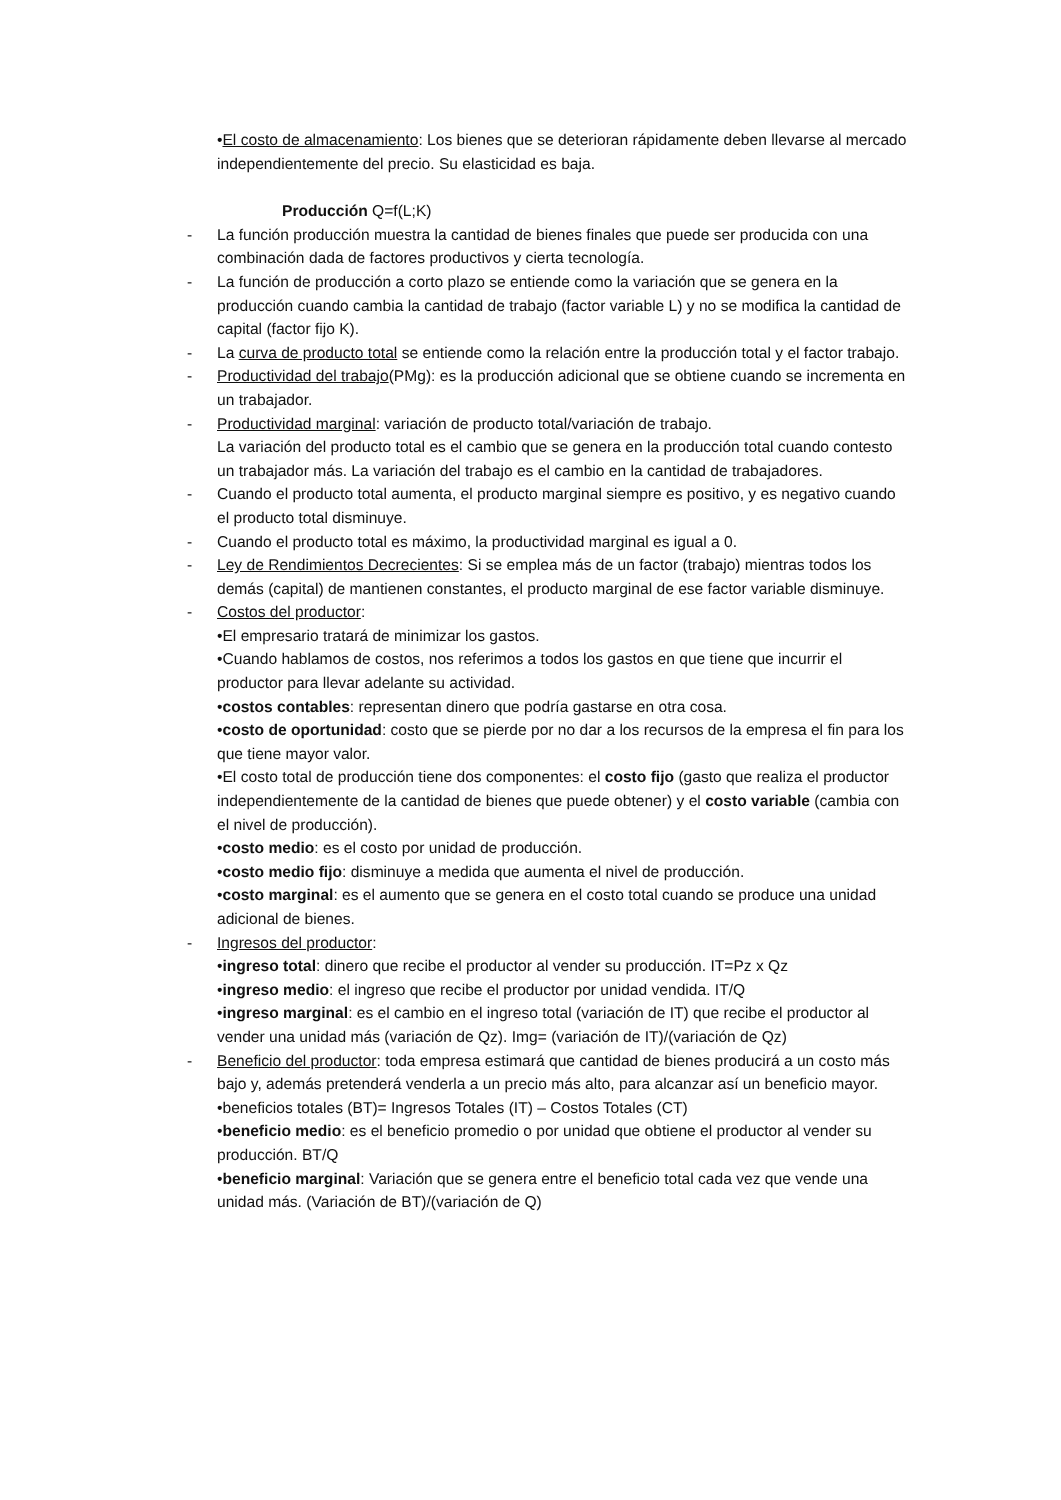•El costo de almacenamiento: Los bienes que se deterioran rápidamente deben llevarse al mercado independientemente del precio. Su elasticidad es baja.
Producción Q=f(L;K)
- La función producción muestra la cantidad de bienes finales que puede ser producida con una combinación dada de factores productivos y cierta tecnología.
- La función de producción a corto plazo se entiende como la variación que se genera en la producción cuando cambia la cantidad de trabajo (factor variable L) y no se modifica la cantidad de capital (factor fijo K).
- La curva de producto total se entiende como la relación entre la producción total y el factor trabajo.
- Productividad del trabajo(PMg): es la producción adicional que se obtiene cuando se incrementa en un trabajador.
- Productividad marginal: variación de producto total/variación de trabajo.
La variación del producto total es el cambio que se genera en la producción total cuando contesto un trabajador más. La variación del trabajo es el cambio en la cantidad de trabajadores.
- Cuando el producto total aumenta, el producto marginal siempre es positivo, y es negativo cuando el producto total disminuye.
- Cuando el producto total es máximo, la productividad marginal es igual a 0.
- Ley de Rendimientos Decrecientes: Si se emplea más de un factor (trabajo) mientras todos los demás (capital) de mantienen constantes, el producto marginal de ese factor variable disminuye.
- Costos del productor:
•El empresario tratará de minimizar los gastos.
•Cuando hablamos de costos, nos referimos a todos los gastos en que tiene que incurrir el productor para llevar adelante su actividad.
•costos contables: representan dinero que podría gastarse en otra cosa.
•costo de oportunidad: costo que se pierde por no dar a los recursos de la empresa el fin para los que tiene mayor valor.
•El costo total de producción tiene dos componentes: el costo fijo (gasto que realiza el productor independientemente de la cantidad de bienes que puede obtener) y el costo variable (cambia con el nivel de producción).
•costo medio: es el costo por unidad de producción.
•costo medio fijo: disminuye a medida que aumenta el nivel de producción.
•costo marginal: es el aumento que se genera en el costo total cuando se produce una unidad adicional de bienes.
- Ingresos del productor:
•ingreso total: dinero que recibe el productor al vender su producción. IT=Pz x Qz
•ingreso medio: el ingreso que recibe el productor por unidad vendida. IT/Q
•ingreso marginal: es el cambio en el ingreso total (variación de IT) que recibe el productor al vender una unidad más (variación de Qz). Img= (variación de IT)/(variación de Qz)
- Beneficio del productor: toda empresa estimará que cantidad de bienes producirá a un costo más bajo y, además pretenderá venderla a un precio más alto, para alcanzar así un beneficio mayor.
•beneficios totales (BT)= Ingresos Totales (IT) – Costos Totales (CT)
•beneficio medio: es el beneficio promedio o por unidad que obtiene el productor al vender su producción. BT/Q
•beneficio marginal: Variación que se genera entre el beneficio total cada vez que vende una unidad más. (Variación de BT)/(variación de Q)